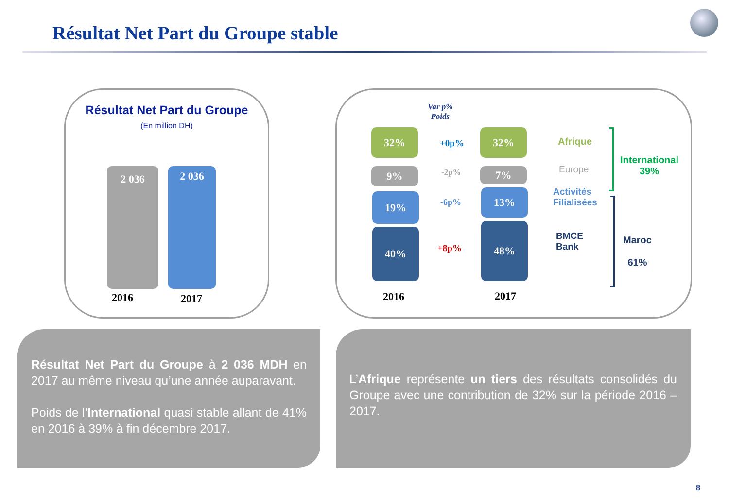Résultat Net Part du Groupe stable
Résultat Net Part du Groupe
(En million DH)
2 036 2 036
2016 2017
Var p%
Poids
32%
9%
19%
40%
32%
7%
13%
48%
+0p%
-2p%
-6p%
+8p%
2016 2017
Afrique
Europe
Activités
Filialisées
BMCE
Bank
International
39%
Maroc
61%
Résultat Net Part du Groupe à 2 036 MDH en 2017 au même niveau qu’une année auparavant.
Poids de l’International quasi stable allant de 41% en 2016 à 39% à fin décembre 2017.
L’Afrique représente un tiers des résultats consolidés du Groupe avec une contribution de 32% sur la période 2016 – 2017.
8